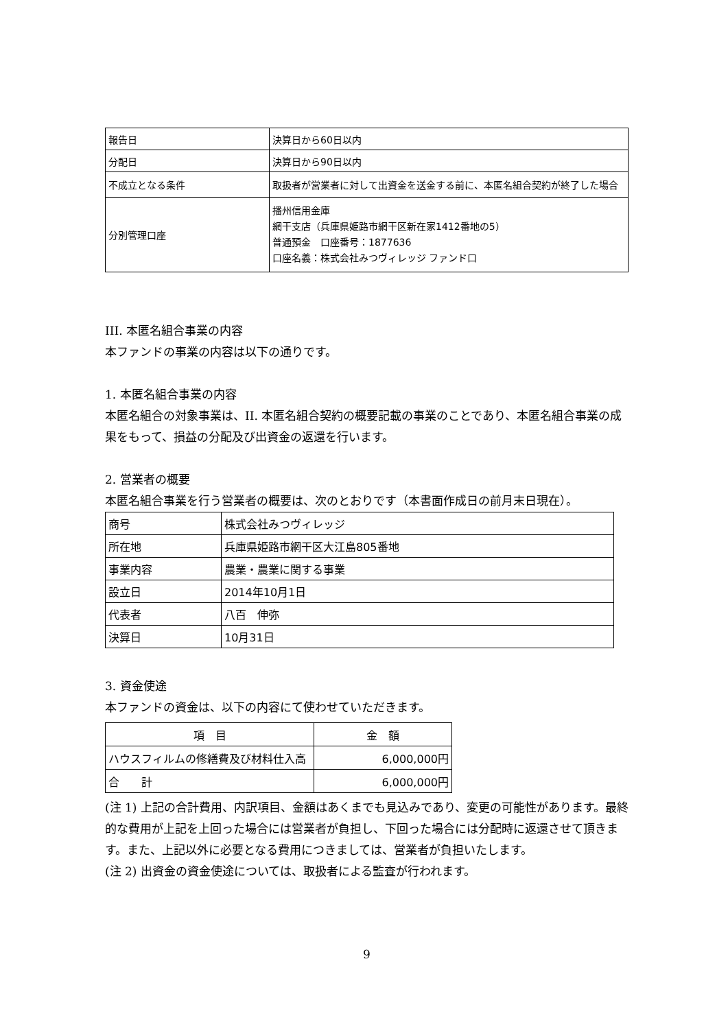| 報告日 | 決算日から60日以内 |
| 分配日 | 決算日から90日以内 |
| 不成立となる条件 | 取扱者が営業者に対して出資金を送金する前に、本匿名組合契約が終了した場合 |
| 分別管理口座 | 播州信用金庫 網干支店（兵庫県姫路市網干区新在家1412番地の5） 普通預金 口座番号：1877636 口座名義：株式会社みつヴィレッジ ファンド口 |
III. 本匿名組合事業の内容
本ファンドの事業の内容は以下の通りです。
1. 本匿名組合事業の内容
本匿名組合の対象事業は、II. 本匿名組合契約の概要記載の事業のことであり、本匿名組合事業の成果をもって、損益の分配及び出資金の返還を行います。
2. 営業者の概要
本匿名組合事業を行う営業者の概要は、次のとおりです（本書面作成日の前月末日現在）。
| 商号 | 株式会社みつヴィレッジ |
| 所在地 | 兵庫県姫路市網干区大江島805番地 |
| 事業内容 | 農業・農業に関する事業 |
| 設立日 | 2014年10月1日 |
| 代表者 | 八百 伸弥 |
| 決算日 | 10月31日 |
3. 資金使途
本ファンドの資金は、以下の内容にて使わせていただきます。
| 項 目 | 金 額 |
| --- | --- |
| ハウスフィルムの修繕費及び材料仕入高 | 6,000,000円 |
| 合 計 | 6,000,000円 |
(注 1) 上記の合計費用、内訳項目、金額はあくまでも見込みであり、変更の可能性があります。最終的な費用が上記を上回った場合には営業者が負担し、下回った場合には分配時に返還させて頂きます。また、上記以外に必要となる費用につきましては、営業者が負担いたします。
(注 2) 出資金の資金使途については、取扱者による監査が行われます。
9